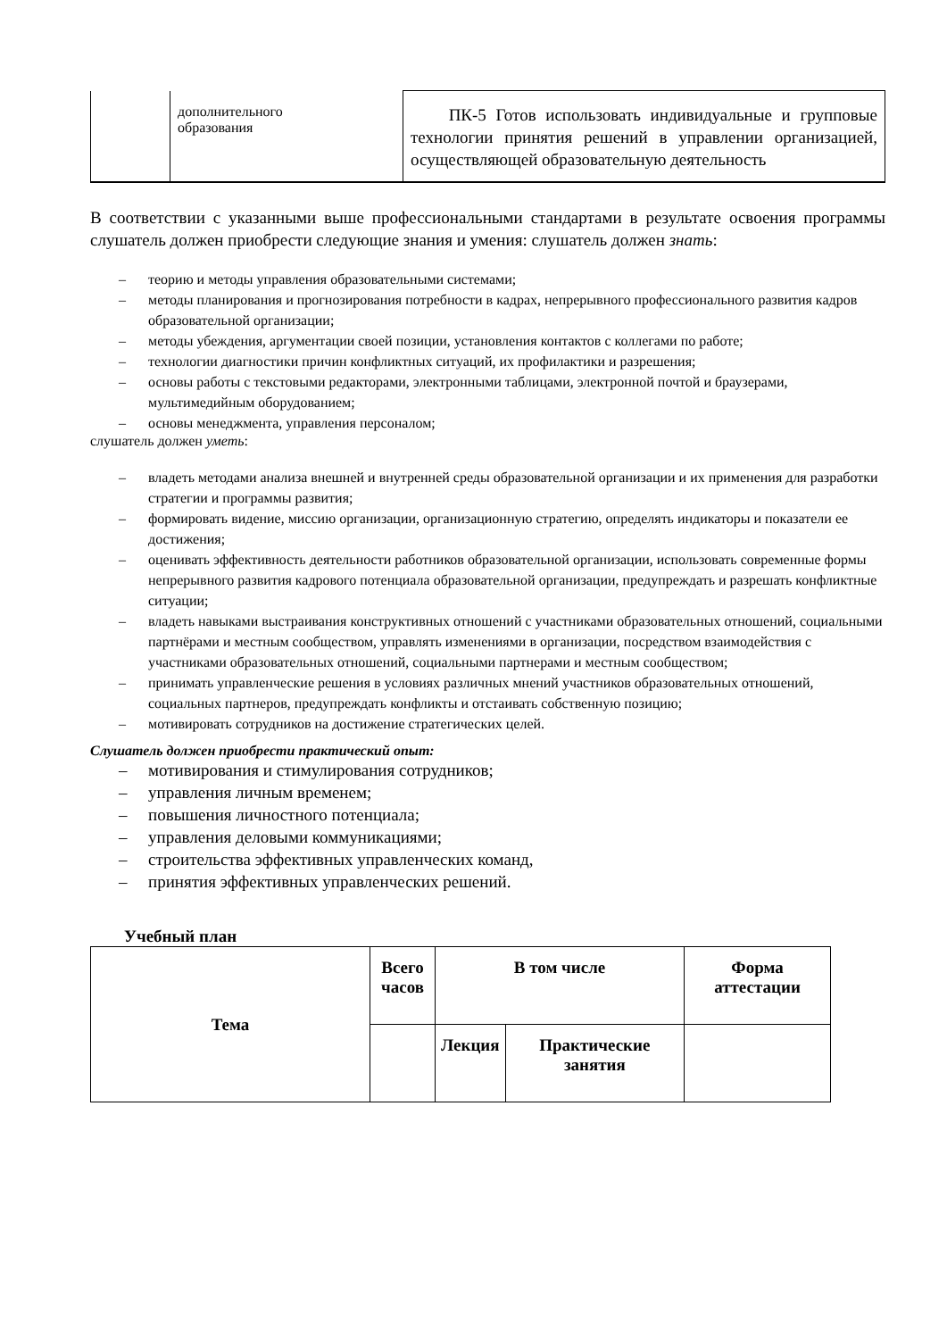| | дополнительного образования | ПК-5 Готов использовать индивидуальные и групповые технологии принятия решений в управлении организацией, осуществляющей образовательную деятельность |
В соответствии с указанными выше профессиональными стандартами в результате освоения программы слушатель должен приобрести следующие знания и умения: слушатель должен знать:
– теорию и методы управления образовательными системами;
– методы планирования и прогнозирования потребности в кадрах, непрерывного профессионального развития кадров образовательной организации;
– методы убеждения, аргументации своей позиции, установления контактов с коллегами по работе;
– технологии диагностики причин конфликтных ситуаций, их профилактики и разрешения;
– основы работы с текстовыми редакторами, электронными таблицами, электронной почтой и браузерами, мультимедийным оборудованием;
– основы менеджмента, управления персоналом;
слушатель должен уметь:
– владеть методами анализа внешней и внутренней среды образовательной организации и их применения для разработки стратегии и программы развития;
– формировать видение, миссию организации, организационную стратегию, определять индикаторы и показатели ее достижения;
– оценивать эффективность деятельности работников образовательной организации, использовать современные формы непрерывного развития кадрового потенциала образовательной организации, предупреждать и разрешать конфликтные ситуации;
– владеть навыками выстраивания конструктивных отношений с участниками образовательных отношений, социальными партнёрами и местным сообществом, управлять изменениями в организации, посредством взаимодействия с участниками образовательных отношений, социальными партнерами и местным сообществом;
– принимать управленческие решения в условиях различных мнений участников образовательных отношений, социальных партнеров, предупреждать конфликты и отстаивать собственную позицию;
– мотивировать сотрудников на достижение стратегических целей.
Слушатель должен приобрести практический опыт:
– мотивирования и стимулирования сотрудников;
– управления личным временем;
– повышения личностного потенциала;
– управления деловыми коммуникациями;
– строительства эффективных управленческих команд,
– принятия эффективных управленческих решений.
Учебный план
| Тема | Всего часов | В том числе | | Форма аттестации |
| --- | --- | --- | --- | --- |
| | | Лекция | Практические занятия | |